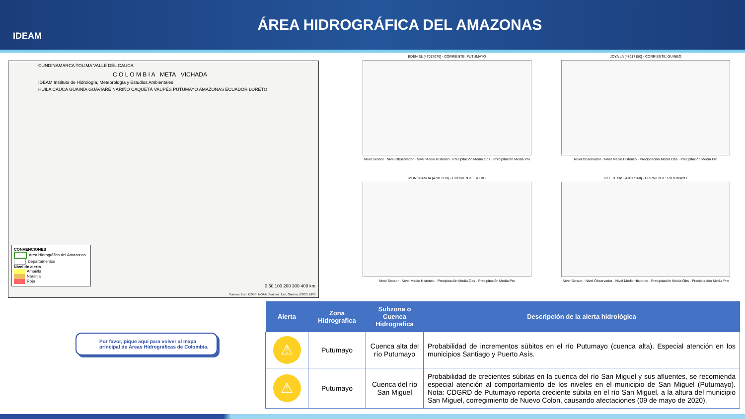IDEAM
ÁREA HIDROGRÁFICA DEL AMAZONAS
CUNDINAMARCA TOLIMA VALLE DEL CAUCA
C O L O M B I A META VICHADA
IDEAM Instituto de Hidrología, Meteorología y Estudios Ambientales
HUILA CAUCA GUAINÍA GUAVIARE NARIÑO CAQUETÁ VAUPÉS PUTUMAYO AMAZONAS ECUADOR LORETO
CONVENCIONES
Área Hidrográfica del Amazonas
Departamentos
Nivel de alerta
Amarilla
Naranja
Roja
0 50 100 200 300 400 km
Sources: Esri, USGS, NOAA; Sources: Esri, Garmin, USGS, NPS
EDEN EL [47017070] - CORRIENTE: PUTUMAYO
Nivel Sensor · Nivel Observador · Nivel Medio Historico · Precipitación Media Obs · Precipitación Media Pro
JOYA LA [47017150] - CORRIENTE: GUINEO
Nivel Observador · Nivel Medio Historico · Precipitación Media Obs · Precipitación Media Pro
MONOPAMBA [47017110] - CORRIENTE: SUCIO
Nivel Sensor · Nivel Medio Historico · Precipitación Media Obs · Precipitación Media Pro
PTE TEXAS [47017160] - CORRIENTE: PUTUMAYO
Nivel Sensor · Nivel Observador · Nivel Medio Historico · Precipitación Media Obs · Precipitación Media Pro
Por favor, pique aquí para volver al mapa principal de Áreas Hidrográficas de Colombia.
| Alerta | Zona Hidrografica | Subzona o Cuenca Hidrografica | Descripción de la alerta hidrológica |
| --- | --- | --- | --- |
| ⚠ | Putumayo | Cuenca alta del río Putumayo | Probabilidad de incrementos súbitos en el río Putumayo (cuenca alta). Especial atención en los municipios Santiago y Puerto Asís. |
| ⚠ | Putumayo | Cuenca del río San Miguel | Probabilidad de crecientes súbitas en la cuenca del río San Miguel y sus afluentes, se recomienda especial atención al comportamiento de los niveles en el municipio de San Miguel (Putumayo). Nota: CDGRD de Putumayo reporta creciente súbita en el río San Miguel, a la altura del municipio San Miguel, corregimiento de Nuevo Colon, causando afectaciones (09 de mayo de 2020). |